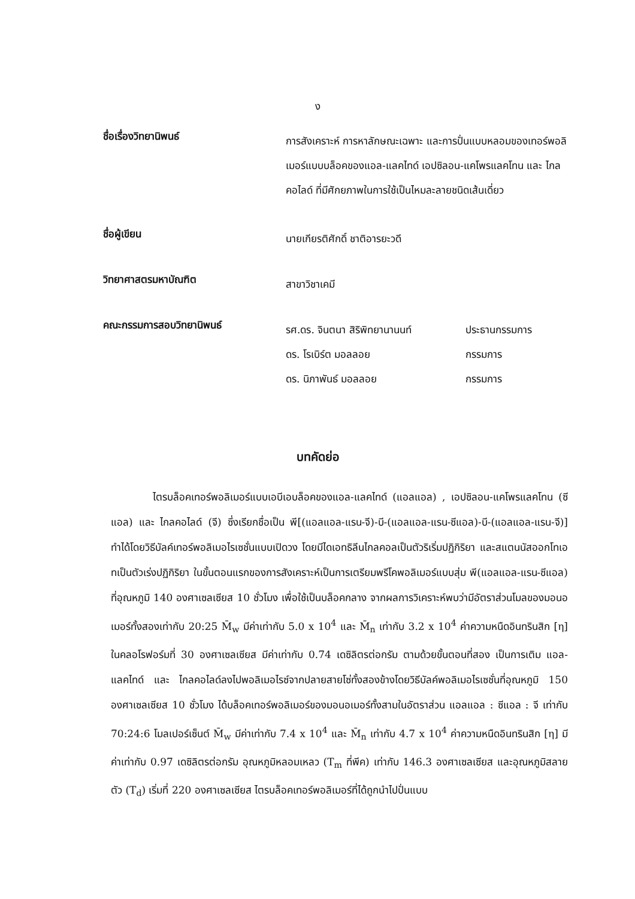ง
ชื่อเรื่องวิทยานิพนธ์
การสังเคราะห์ การหาลักษณะเฉพาะ และการปั่นแบบหลอมของเทอร์พอลิเมอร์แบบบล็อคของแอล-แลคไทด์ เอปซิลอน-แคโพรแลคโทน และ ไกลคอไลด์ ที่มีศักยภาพในการใช้เป็นไหมละลายชนิดเส้นเดี่ยว
ชื่อผู้เขียน
นายเกียรติศักดิ์ ชาติอารยะวดี
วิทยาศาสตรมหาบัณฑิต
สาขาวิชาเคมี
คณะกรรมการสอบวิทยานิพนธ์
รศ.ดร. จินตนา สิริพิทยานานนท์ ประธานกรรมการ
ดร. โรเบิร์ต มอลลอย กรรมการ
ดร. นิภาพันธ์ มอลลอย กรรมการ
บทคัดย่อ
ไตรบล็อคเทอร์พอลิเมอร์แบบเอบีเอบล็อคของแอล-แลคไทด์ (แอลแอล) , เอปซิลอน-แคโพรแลคโทน (ซีแอล) และ ไกลคอไลด์ (จี) ซึ่งเรียกชื่อเป็น พี[(แอลแอล-แรน-จี)-บี-(แอลแอล-แรน-ซีแอล)-บี-(แอลแอล-แรน-จี)] ทำได้โดยวิธีบัลค์เทอร์พอลิเมอไรเซชั่นแบบเปิดวง โดยมีไดเอทธิลีนไกลคอลเป็นตัวริเริ่มปฏิกิริยา และสแตนนัสออกโทเอทเป็นตัวเร่งปฏิกิริยา ในขั้นตอนแรกของการสังเคราะห์เป็นการเตรียมพรีโคพอลิเมอร์แบบสุ่ม พี(แอลแอล-แรน-ซีแอล) ที่อุณหภูมิ 140 องศาเซลเซียส 10 ชั่วโมง เพื่อใช้เป็นบล็อคกลาง จากผลการวิเคราะห์พบว่ามีอัตราส่วนโมลของมอนอเมอร์ทั้งสองเท่ากับ 20:25 M̄<sub>w</sub> มีค่าเท่ากับ 5.0 x 10<sup>4</sup> และ M̄<sub>n</sub> เท่ากับ 3.2 x 10<sup>4</sup> ค่าความหนืดอินทรินสิก [η] ในคลอโรฟอร์มที่ 30 องศาเซลเซียส มีค่าเท่ากับ 0.74 เดซิลิตรต่อกรัม ตามด้วยขั้นตอนที่สอง เป็นการเติม แอล-แลคไทด์ และ ไกลคอไลด์ลงไปพอลิเมอไรซ์จากปลายสายโซ่ทั้งสองข้างโดยวิธีบัลค์พอลิเมอไรเซชั่นที่อุณหภูมิ 150 องศาเซลเซียส 10 ชั่วโมง ได้บล็อคเทอร์พอลิเมอร์ของมอนอเมอร์ทั้งสามในอัตราส่วน แอลแอล : ซีแอล : จี เท่ากับ 70:24:6 โมลเปอร์เซ็นต์ M̄<sub>w</sub> มีค่าเท่ากับ 7.4 x 10<sup>4</sup> และ M̄<sub>n</sub> เท่ากับ 4.7 x 10<sup>4</sup> ค่าความหนืดอินทรินสิก [η] มีค่าเท่ากับ 0.97 เดซิลิตรต่อกรัม อุณหภูมิหลอมเหลว (T<sub>m</sub> ที่พีค) เท่ากับ 146.3 องศาเซลเซียส และอุณหภูมิสลายตัว (T<sub>d</sub>) เริ่มที่ 220 องศาเซลเซียส ไตรบล็อคเทอร์พอลิเมอร์ที่ได้ถูกนำไปปั่นแบบ